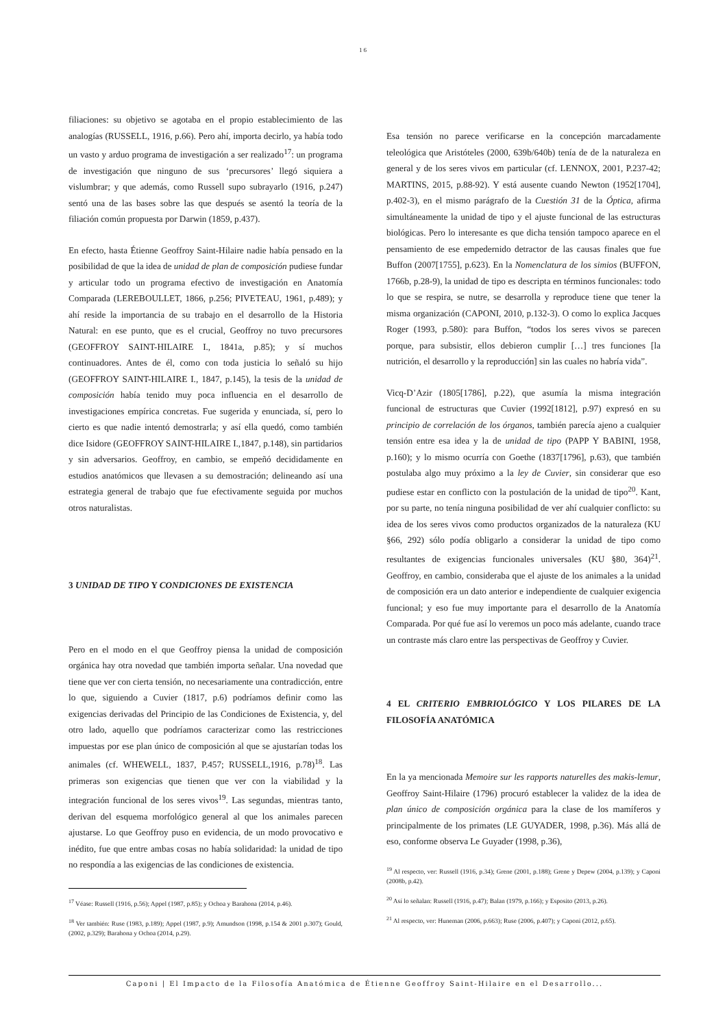16
filiaciones: su objetivo se agotaba en el propio establecimiento de las analogías (RUSSELL, 1916, p.66). Pero ahí, importa decirlo, ya había todo un vasto y arduo programa de investigación a ser realizado<sup>17</sup>: un programa de investigación que ninguno de sus ‘precursores’ llegó siquiera a vislumbrar; y que además, como Russell supo subrayarlo (1916, p.247) sentó una de las bases sobre las que después se asentó la teoría de la filiación común propuesta por Darwin (1859, p.437).
En efecto, hasta Étienne Geoffroy Saint-Hilaire nadie había pensado en la posibilidad de que la idea de unidad de plan de composición pudiese fundar y articular todo un programa efectivo de investigación en Anatomía Comparada (LEREBOULLET, 1866, p.256; PIVETEAU, 1961, p.489); y ahí reside la importancia de su trabajo en el desarrollo de la Historia Natural: en ese punto, que es el crucial, Geoffroy no tuvo precursores (GEOFFROY SAINT-HILAIRE I., 1841a, p.85); y sí muchos continuadores. Antes de él, como con toda justicia lo señaló su hijo (GEOFFROY SAINT-HILAIRE I., 1847, p.145), la tesis de la unidad de composición había tenido muy poca influencia en el desarrollo de investigaciones empírica concretas. Fue sugerida y enunciada, sí, pero lo cierto es que nadie intentó demostrarla; y así ella quedó, como también dice Isidore (GEOFFROY SAINT-HILAIRE I.,1847, p.148), sin partidarios y sin adversarios. Geoffroy, en cambio, se empeñó decididamente en estudios anatómicos que llevasen a su demostración; delineando así una estrategia general de trabajo que fue efectivamente seguida por muchos otros naturalistas.
3 UNIDAD DE TIPO Y CONDICIONES DE EXISTENCIA
Pero en el modo en el que Geoffroy piensa la unidad de composición orgánica hay otra novedad que también importa señalar. Una novedad que tiene que ver con cierta tensión, no necesariamente una contradicción, entre lo que, siguiendo a Cuvier (1817, p.6) podríamos definir como las exigencias derivadas del Principio de las Condiciones de Existencia, y, del otro lado, aquello que podríamos caracterizar como las restricciones impuestas por ese plan único de composición al que se ajustarían todas los animales (cf. WHEWELL, 1837, P.457; RUSSELL,1916, p.78)<sup>18</sup>. Las primeras son exigencias que tienen que ver con la viabilidad y la integración funcional de los seres vivos<sup>19</sup>. Las segundas, mientras tanto, derivan del esquema morfológico general al que los animales parecen ajustarse. Lo que Geoffroy puso en evidencia, de un modo provocativo e inédito, fue que entre ambas cosas no había solidaridad: la unidad de tipo no respondía a las exigencias de las condiciones de existencia.
<sup>17</sup> Véase: Russell (1916, p.56); Appel (1987, p.85); y Ochoa y Barahona (2014, p.46).
<sup>18</sup> Ver también: Ruse (1983, p.189); Appel (1987, p.9); Amundson (1998, p.154 & 2001 p.307); Gould, (2002, p.329); Barahona y Ochoa (2014, p.29).
Esa tensión no parece verificarse en la concepción marcadamente teleológica que Aristóteles (2000, 639b/640b) tenía de de la naturaleza en general y de los seres vivos em particular (cf. LENNOX, 2001, P.237-42; MARTINS, 2015, p.88-92). Y está ausente cuando Newton (1952[1704], p.402-3), en el mismo parágrafo de la Cuestión 31 de la Óptica, afirma simultáneamente la unidad de tipo y el ajuste funcional de las estructuras biológicas. Pero lo interesante es que dicha tensión tampoco aparece en el pensamiento de ese empedernido detractor de las causas finales que fue Buffon (2007[1755], p.623). En la Nomenclatura de los simios (BUFFON, 1766b, p.28-9), la unidad de tipo es descripta en términos funcionales: todo lo que se respira, se nutre, se desarrolla y reproduce tiene que tener la misma organización (CAPONI, 2010, p.132-3). O como lo explica Jacques Roger (1993, p.580): para Buffon, “todos los seres vivos se parecen porque, para subsistir, ellos debieron cumplir […] tres funciones [la nutrición, el desarrollo y la reproducción] sin las cuales no habría vida”.
Vicq-D’Azir (1805[1786], p.22), que asumía la misma integración funcional de estructuras que Cuvier (1992[1812], p.97) expresó en su principio de correlación de los órganos, también parecía ajeno a cualquier tensión entre esa idea y la de unidad de tipo (PAPP Y BABINI, 1958, p.160); y lo mismo ocurría con Goethe (1837[1796], p.63), que también postulaba algo muy próximo a la ley de Cuvier, sin considerar que eso pudiese estar en conflicto con la postulación de la unidad de tipo<sup>20</sup>. Kant, por su parte, no tenía ninguna posibilidad de ver ahí cualquier conflicto: su idea de los seres vivos como productos organizados de la naturaleza (KU §66, 292) sólo podía obligarlo a considerar la unidad de tipo como resultantes de exigencias funcionales universales (KU §80, 364)<sup>21</sup>. Geoffroy, en cambio, consideraba que el ajuste de los animales a la unidad de composición era un dato anterior e independiente de cualquier exigencia funcional; y eso fue muy importante para el desarrollo de la Anatomía Comparada. Por qué fue así lo veremos un poco más adelante, cuando trace un contraste más claro entre las perspectivas de Geoffroy y Cuvier.
4 EL CRITERIO EMBRIOLÓGICO Y LOS PILARES DE LA FILOSOFÍA ANATÓMICA
En la ya mencionada Memoire sur les rapports naturelles des makis-lemur, Geoffroy Saint-Hilaire (1796) procuró establecer la validez de la idea de plan único de composición orgánica para la clase de los mamíferos y principalmente de los primates (LE GUYADER, 1998, p.36). Más allá de eso, conforme observa Le Guyader (1998, p.36),
<sup>19</sup> Al respecto, ver: Russell (1916, p.34); Grene (2001, p.188); Grene y Depew (2004, p.139); y Caponi (2008b, p.42).
<sup>20</sup> Así lo señalan: Russell (1916, p.47); Balan (1979, p.166); y Esposito (2013, p.26).
<sup>21</sup> Al respecto, ver: Huneman (2006, p.663); Ruse (2006, p.407); y Caponi (2012, p.65).
Caponi | El Impacto de la Filosofía Anatómica de Étienne Geoffroy Saint-Hilaire en el Desarrollo...